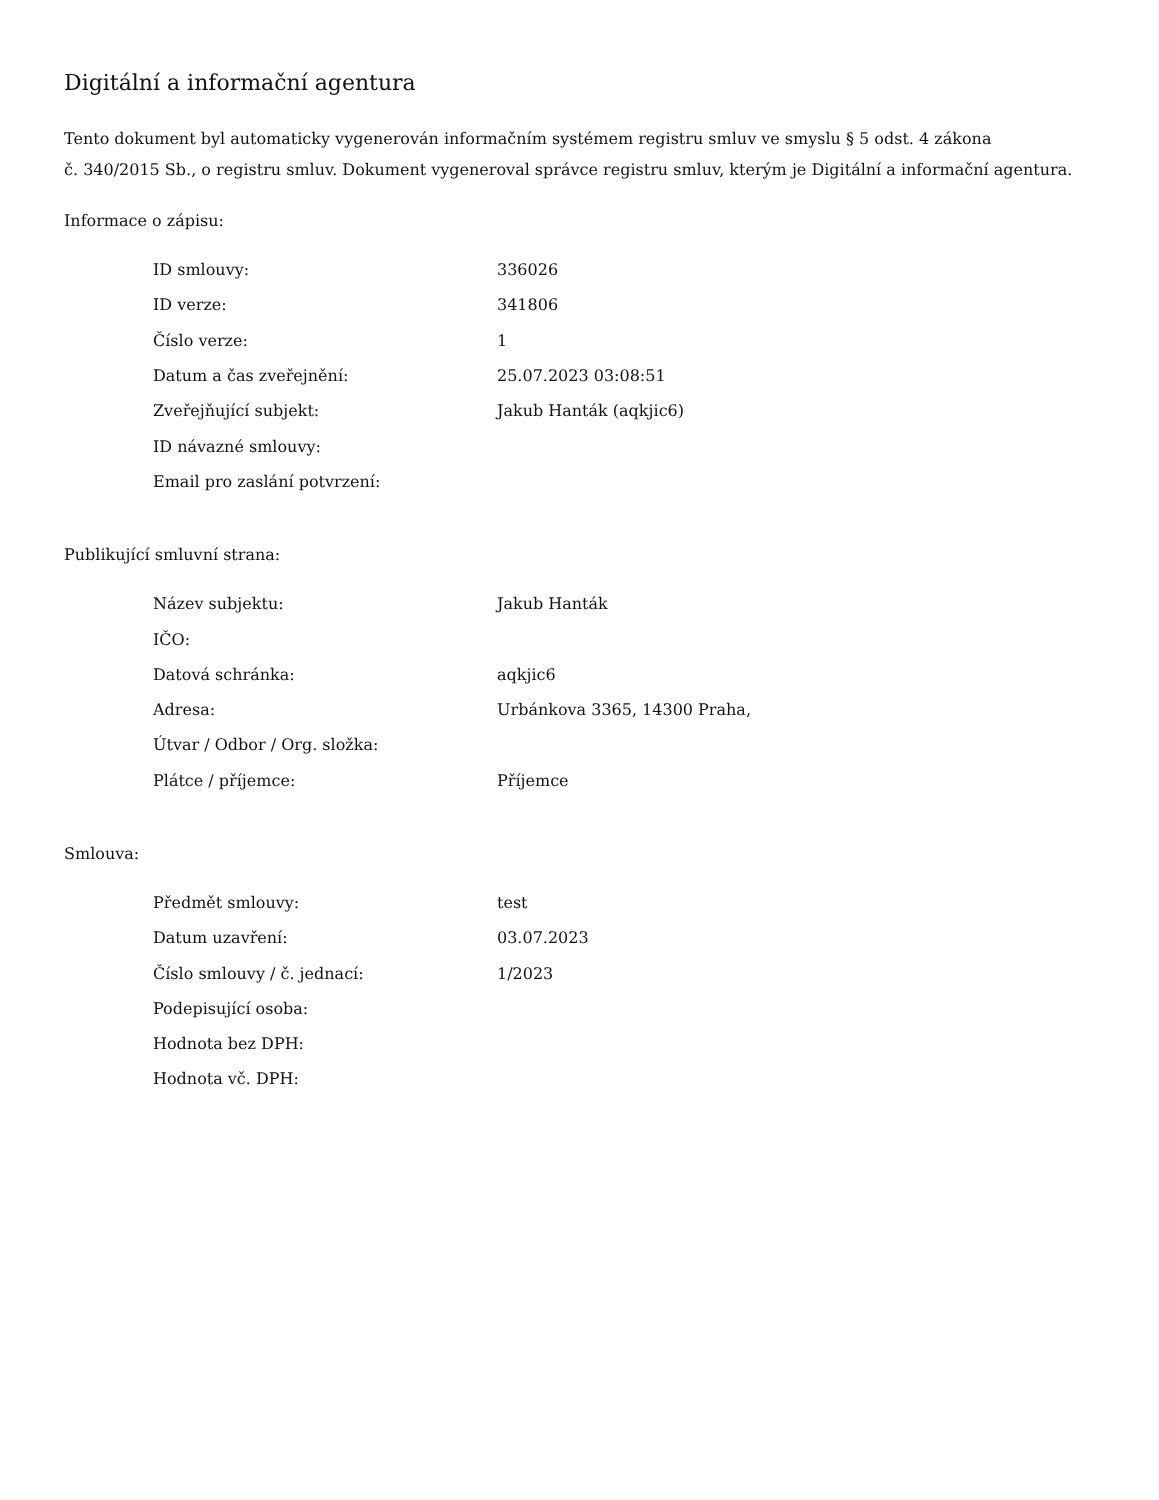Digitální a informační agentura
Tento dokument byl automaticky vygenerován informačním systémem registru smluv ve smyslu § 5 odst. 4 zákona
č. 340/2015 Sb., o registru smluv. Dokument vygeneroval správce registru smluv, kterým je Digitální a informační agentura.
Informace o zápisu:
| ID smlouvy: | 336026 |
| ID verze: | 341806 |
| Číslo verze: | 1 |
| Datum a čas zveřejnění: | 25.07.2023 03:08:51 |
| Zveřejňující subjekt: | Jakub Hanták (aqkjic6) |
| ID návazné smlouvy: | |
| Email pro zaslání potvrzení: | |
Publikující smluvní strana:
| Název subjektu: | Jakub Hanták |
| IČO: | |
| Datová schránka: | aqkjic6 |
| Adresa: | Urbánkova 3365, 14300 Praha, |
| Útvar / Odbor / Org. složka: | |
| Plátce / příjemce: | Příjemce |
Smlouva:
| Předmět smlouvy: | test |
| Datum uzavření: | 03.07.2023 |
| Číslo smlouvy / č. jednací: | 1/2023 |
| Podepisující osoba: | |
| Hodnota bez DPH: | |
| Hodnota vč. DPH: | |